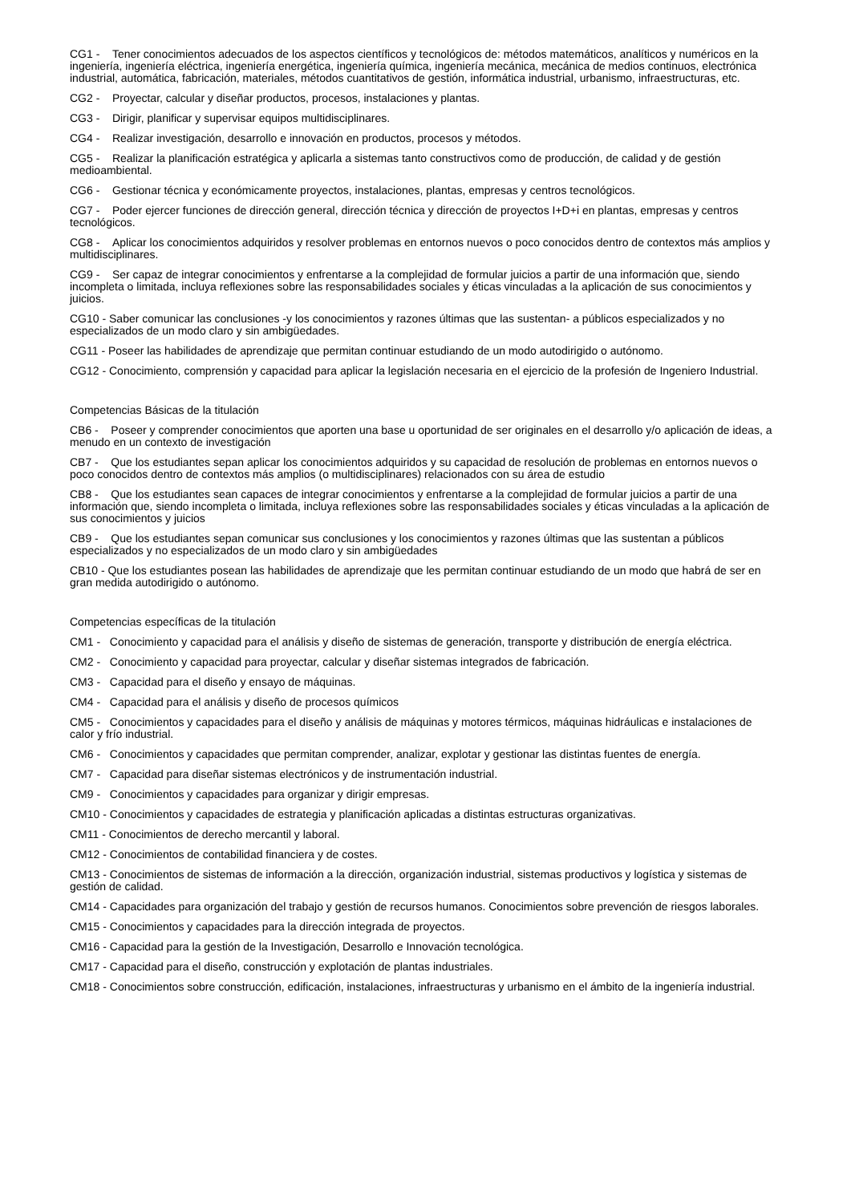CG1 - Tener conocimientos adecuados de los aspectos científicos y tecnológicos de: métodos matemáticos, analíticos y numéricos en la ingeniería, ingeniería eléctrica, ingeniería energética, ingeniería química, ingeniería mecánica, mecánica de medios continuos, electrónica industrial, automática, fabricación, materiales, métodos cuantitativos de gestión, informática industrial, urbanismo, infraestructuras, etc.
CG2 - Proyectar, calcular y diseñar productos, procesos, instalaciones y plantas.
CG3 - Dirigir, planificar y supervisar equipos multidisciplinares.
CG4 - Realizar investigación, desarrollo e innovación en productos, procesos y métodos.
CG5 - Realizar la planificación estratégica y aplicarla a sistemas tanto constructivos como de producción, de calidad y de gestión medioambiental.
CG6 - Gestionar técnica y económicamente proyectos, instalaciones, plantas, empresas y centros tecnológicos.
CG7 - Poder ejercer funciones de dirección general, dirección técnica y dirección de proyectos I+D+i en plantas, empresas y centros tecnológicos.
CG8 - Aplicar los conocimientos adquiridos y resolver problemas en entornos nuevos o poco conocidos dentro de contextos más amplios y multidisciplinares.
CG9 - Ser capaz de integrar conocimientos y enfrentarse a la complejidad de formular juicios a partir de una información que, siendo incompleta o limitada, incluya reflexiones sobre las responsabilidades sociales y éticas vinculadas a la aplicación de sus conocimientos y juicios.
CG10 - Saber comunicar las conclusiones -y los conocimientos y razones últimas que las sustentan- a públicos especializados y no especializados de un modo claro y sin ambigüedades.
CG11 - Poseer las habilidades de aprendizaje que permitan continuar estudiando de un modo autodirigido o autónomo.
CG12 - Conocimiento, comprensión y capacidad para aplicar la legislación necesaria en el ejercicio de la profesión de Ingeniero Industrial.
Competencias Básicas de la titulación
CB6 - Poseer y comprender conocimientos que aporten una base u oportunidad de ser originales en el desarrollo y/o aplicación de ideas, a menudo en un contexto de investigación
CB7 - Que los estudiantes sepan aplicar los conocimientos adquiridos y su capacidad de resolución de problemas en entornos nuevos o poco conocidos dentro de contextos más amplios (o multidisciplinares) relacionados con su área de estudio
CB8 - Que los estudiantes sean capaces de integrar conocimientos y enfrentarse a la complejidad de formular juicios a partir de una información que, siendo incompleta o limitada, incluya reflexiones sobre las responsabilidades sociales y éticas vinculadas a la aplicación de sus conocimientos y juicios
CB9 - Que los estudiantes sepan comunicar sus conclusiones y los conocimientos y razones últimas que las sustentan a públicos especializados y no especializados de un modo claro y sin ambigüedades
CB10 - Que los estudiantes posean las habilidades de aprendizaje que les permitan continuar estudiando de un modo que habrá de ser en gran medida autodirigido o autónomo.
Competencias específicas de la titulación
CM1 - Conocimiento y capacidad para el análisis y diseño de sistemas de generación, transporte y distribución de energía eléctrica.
CM2 - Conocimiento y capacidad para proyectar, calcular y diseñar sistemas integrados de fabricación.
CM3 - Capacidad para el diseño y ensayo de máquinas.
CM4 - Capacidad para el análisis y diseño de procesos químicos
CM5 - Conocimientos y capacidades para el diseño y análisis de máquinas y motores térmicos, máquinas hidráulicas e instalaciones de calor y frío industrial.
CM6 - Conocimientos y capacidades que permitan comprender, analizar, explotar y gestionar las distintas fuentes de energía.
CM7 - Capacidad para diseñar sistemas electrónicos y de instrumentación industrial.
CM9 - Conocimientos y capacidades para organizar y dirigir empresas.
CM10 - Conocimientos y capacidades de estrategia y planificación aplicadas a distintas estructuras organizativas.
CM11 - Conocimientos de derecho mercantil y laboral.
CM12 - Conocimientos de contabilidad financiera y de costes.
CM13 - Conocimientos de sistemas de información a la dirección, organización industrial, sistemas productivos y logística y sistemas de gestión de calidad.
CM14 - Capacidades para organización del trabajo y gestión de recursos humanos. Conocimientos sobre prevención de riesgos laborales.
CM15 - Conocimientos y capacidades para la dirección integrada de proyectos.
CM16 - Capacidad para la gestión de la Investigación, Desarrollo e Innovación tecnológica.
CM17 - Capacidad para el diseño, construcción y explotación de plantas industriales.
CM18 - Conocimientos sobre construcción, edificación, instalaciones, infraestructuras y urbanismo en el ámbito de la ingeniería industrial.